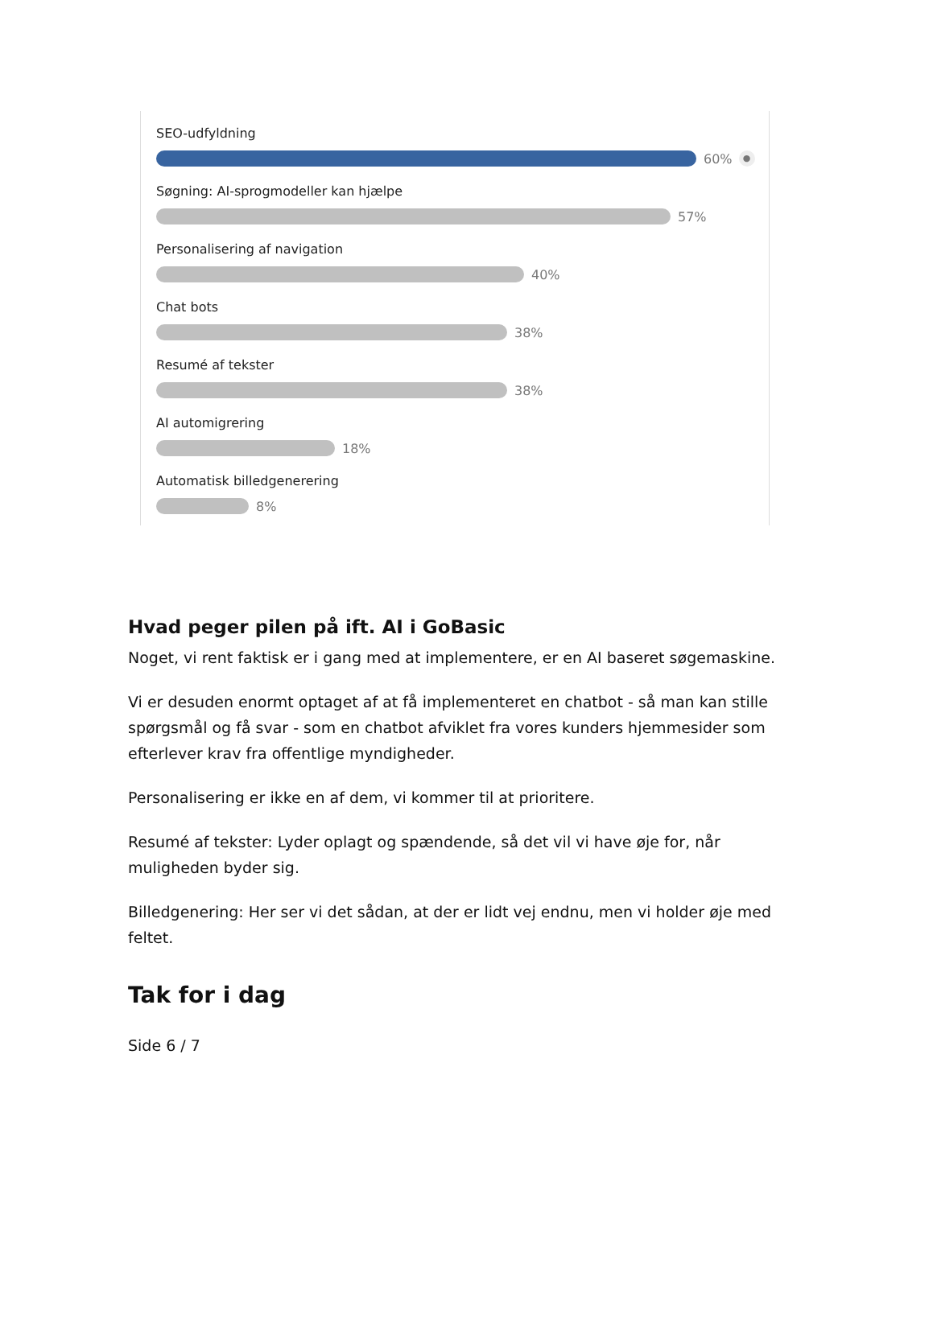SEO-udfyldning
60% ●
Søgning: AI-sprogmodeller kan hjælpe
57%
Personalisering af navigation
40%
Chat bots
38%
Resumé af tekster
38%
AI automigrering
18%
Automatisk billedgenerering
8%
Hvad peger pilen på ift. AI i GoBasic
Noget, vi rent faktisk er i gang med at implementere, er en AI baseret søgemaskine.
Vi er desuden enormt optaget af at få implementeret en chatbot - så man kan stille spørgsmål og få svar - som en chatbot afviklet fra vores kunders hjemmesider som efterlever krav fra offentlige myndigheder.
Personalisering er ikke en af dem, vi kommer til at prioritere.
Resumé af tekster: Lyder oplagt og spændende, så det vil vi have øje for, når muligheden byder sig.
Billedgenering: Her ser vi det sådan, at der er lidt vej endnu, men vi holder øje med feltet.
Tak for i dag
Side 6 / 7